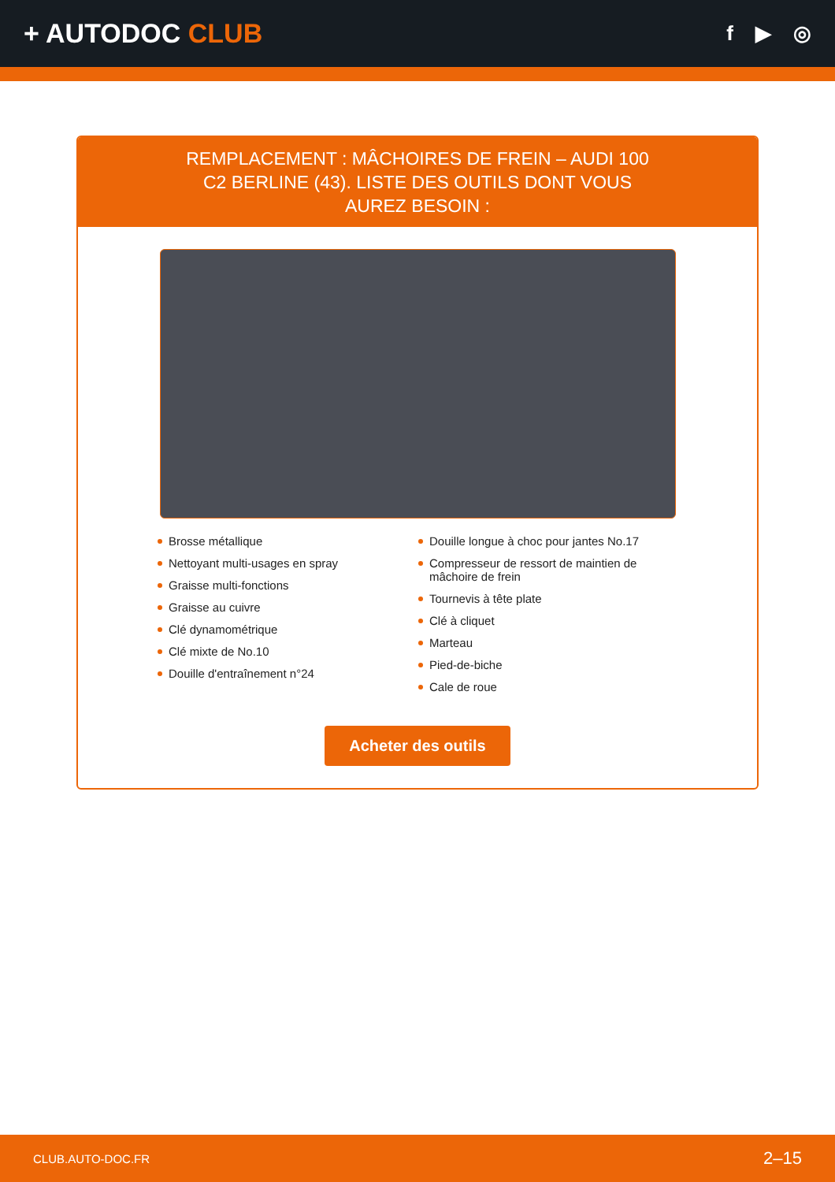+ AUTODOC CLUB
f ▶ ◎
REMPLACEMENT : MÂCHOIRES DE FREIN – AUDI 100 C2 BERLINE (43). LISTE DES OUTILS DONT VOUS AUREZ BESOIN :
Brosse métallique
Nettoyant multi-usages en spray
Graisse multi-fonctions
Graisse au cuivre
Clé dynamométrique
Clé mixte de No.10
Douille d'entraînement n°24
Douille longue à choc pour jantes No.17
Compresseur de ressort de maintien de mâchoire de frein
Tournevis à tête plate
Clé à cliquet
Marteau
Pied-de-biche
Cale de roue
Acheter des outils
CLUB.AUTO-DOC.FR 2–15